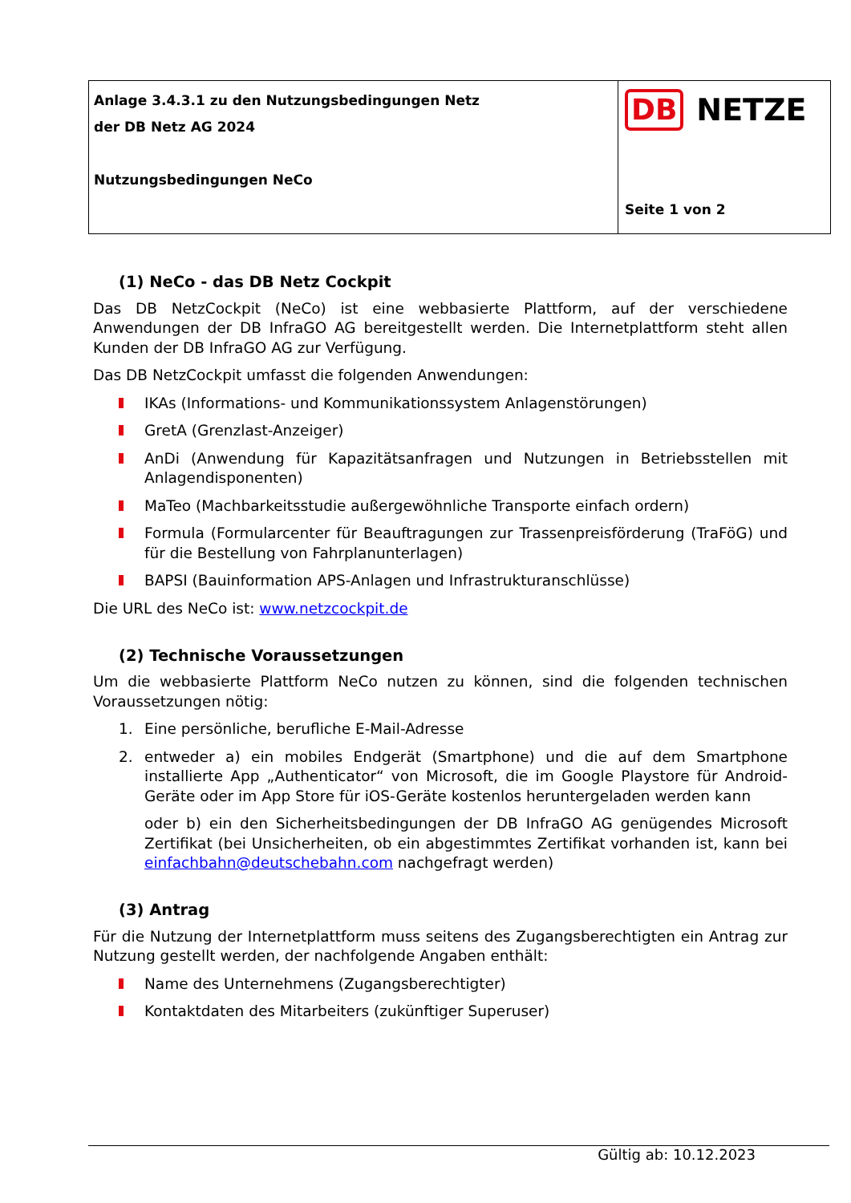Anlage 3.4.3.1 zu den Nutzungsbedingungen Netz
der DB Netz AG 2024
Nutzungsbedingungen NeCo
DB NETZE
Seite 1 von 2
(1) NeCo - das DB Netz Cockpit
Das DB NetzCockpit (NeCo) ist eine webbasierte Plattform, auf der verschiedene Anwendungen der DB InfraGO AG bereitgestellt werden. Die Internetplattform steht allen Kunden der DB InfraGO AG zur Verfügung.
Das DB NetzCockpit umfasst die folgenden Anwendungen:
IKAs (Informations- und Kommunikationssystem Anlagenstörungen)
GretA (Grenzlast-Anzeiger)
AnDi (Anwendung für Kapazitätsanfragen und Nutzungen in Betriebsstellen mit Anlagendisponenten)
MaTeo (Machbarkeitsstudie außergewöhnliche Transporte einfach ordern)
Formula (Formularcenter für Beauftragungen zur Trassenpreisförderung (TraFöG) und für die Bestellung von Fahrplanunterlagen)
BAPSI (Bauinformation APS-Anlagen und Infrastrukturanschlüsse)
Die URL des NeCo ist: www.netzcockpit.de
(2) Technische Voraussetzungen
Um die webbasierte Plattform NeCo nutzen zu können, sind die folgenden technischen Voraussetzungen nötig:
1. Eine persönliche, berufliche E-Mail-Adresse
2. entweder a) ein mobiles Endgerät (Smartphone) und die auf dem Smartphone installierte App „Authenticator“ von Microsoft, die im Google Playstore für Android-Geräte oder im App Store für iOS-Geräte kostenlos heruntergeladen werden kann
oder b) ein den Sicherheitsbedingungen der DB InfraGO AG genügendes Microsoft Zertifikat (bei Unsicherheiten, ob ein abgestimmtes Zertifikat vorhanden ist, kann bei einfachbahn@deutschebahn.com nachgefragt werden)
(3) Antrag
Für die Nutzung der Internetplattform muss seitens des Zugangsberechtigten ein Antrag zur Nutzung gestellt werden, der nachfolgende Angaben enthält:
Name des Unternehmens (Zugangsberechtigter)
Kontaktdaten des Mitarbeiters (zukünftiger Superuser)
Gültig ab: 10.12.2023